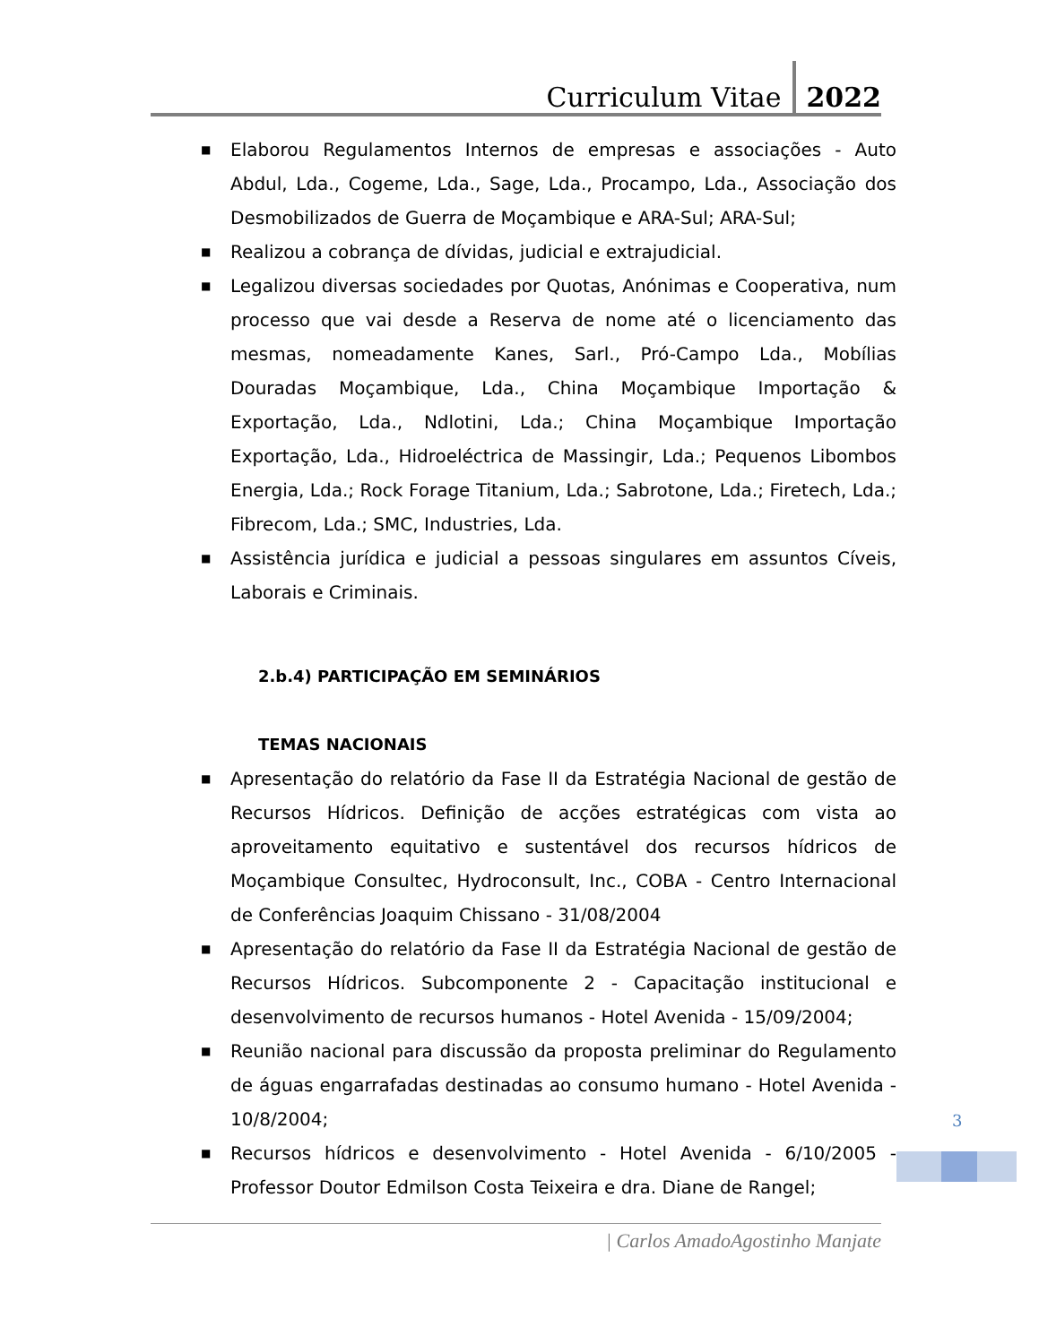Curriculum Vitae 2022
■ Elaborou Regulamentos Internos de empresas e associações - Auto Abdul, Lda., Cogeme, Lda., Sage, Lda., Procampo, Lda., Associação dos Desmobilizados de Guerra de Moçambique e ARA-Sul; ARA-Sul;
■ Realizou a cobrança de dívidas, judicial e extrajudicial.
■ Legalizou diversas sociedades por Quotas, Anónimas e Cooperativa, num processo que vai desde a Reserva de nome até o licenciamento das mesmas, nomeadamente Kanes, Sarl., Pró-Campo Lda., Mobílias Douradas Moçambique, Lda., China Moçambique Importação & Exportação, Lda., Ndlotini, Lda.; China Moçambique Importação Exportação, Lda., Hidroeléctrica de Massingir, Lda.; Pequenos Libombos Energia, Lda.; Rock Forage Titanium, Lda.; Sabrotone, Lda.; Firetech, Lda.; Fibrecom, Lda.; SMC, Industries, Lda.
■ Assistência jurídica e judicial a pessoas singulares em assuntos Cíveis, Laborais e Criminais.
2.b.4) PARTICIPAÇÃO EM SEMINÁRIOS
TEMAS NACIONAIS
■ Apresentação do relatório da Fase II da Estratégia Nacional de gestão de Recursos Hídricos. Definição de acções estratégicas com vista ao aproveitamento equitativo e sustentável dos recursos hídricos de Moçambique Consultec, Hydroconsult, Inc., COBA - Centro Internacional de Conferências Joaquim Chissano - 31/08/2004
■ Apresentação do relatório da Fase II da Estratégia Nacional de gestão de Recursos Hídricos. Subcomponente 2 - Capacitação institucional e desenvolvimento de recursos humanos - Hotel Avenida - 15/09/2004;
■ Reunião nacional para discussão da proposta preliminar do Regulamento de águas engarrafadas destinadas ao consumo humano - Hotel Avenida - 10/8/2004;
■ Recursos hídricos e desenvolvimento - Hotel Avenida - 6/10/2005 - Professor Doutor Edmilson Costa Teixeira e dra. Diane de Rangel;
3
| Carlos AmadoAgostinho Manjate